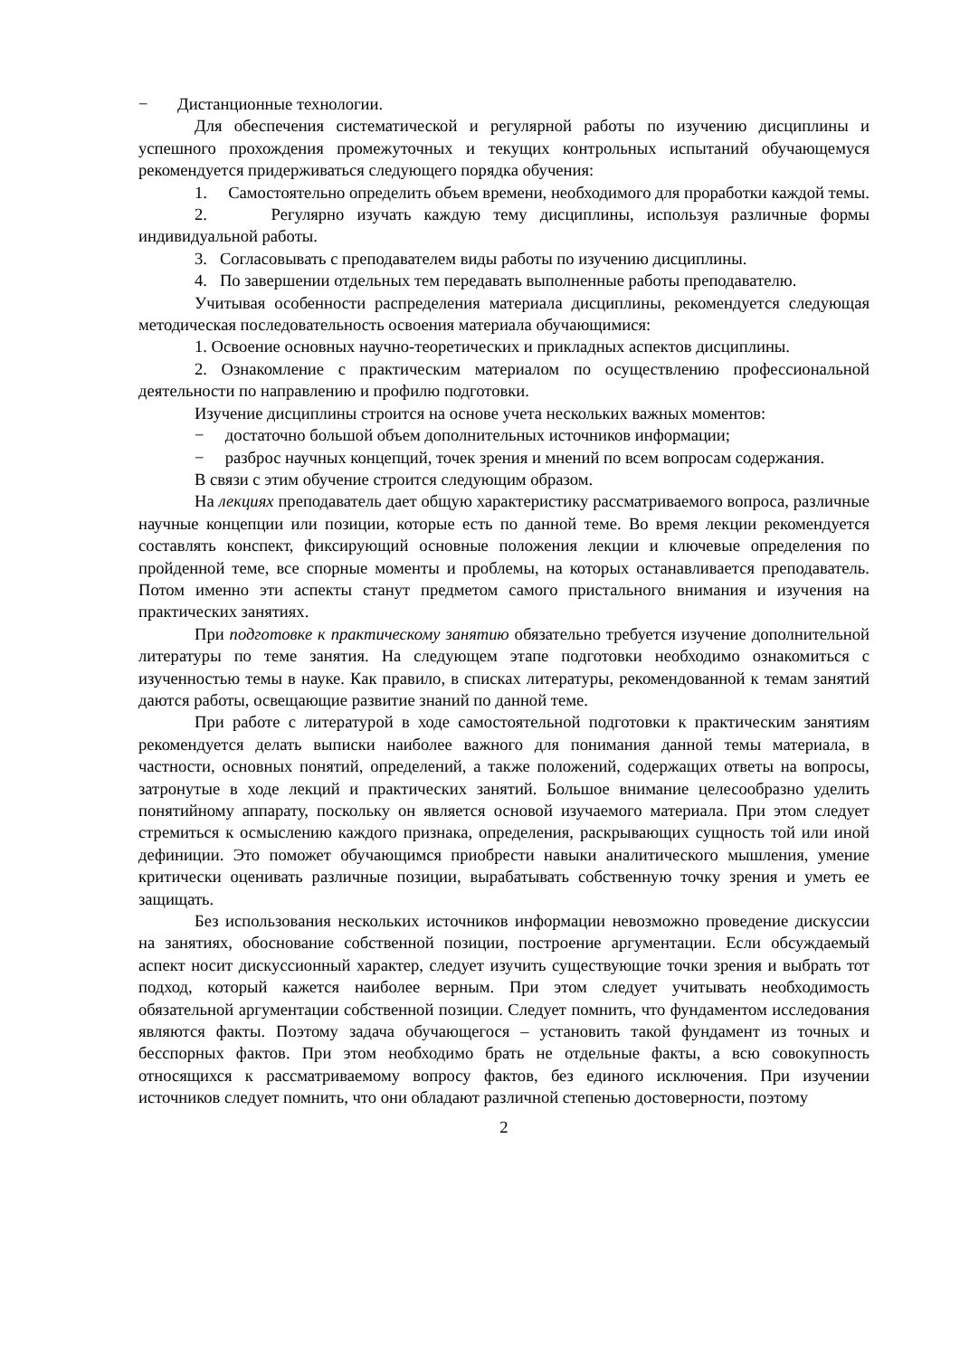− Дистанционные технологии.
Для обеспечения систематической и регулярной работы по изучению дисциплины и успешного прохождения промежуточных и текущих контрольных испытаний обучающемуся рекомендуется придерживаться следующего порядка обучения:
1. Самостоятельно определить объем времени, необходимого для проработки каждой темы.
2. Регулярно изучать каждую тему дисциплины, используя различные формы индивидуальной работы.
3. Согласовывать с преподавателем виды работы по изучению дисциплины.
4. По завершении отдельных тем передавать выполненные работы преподавателю.
Учитывая особенности распределения материала дисциплины, рекомендуется следующая методическая последовательность освоения материала обучающимися:
1. Освоение основных научно-теоретических и прикладных аспектов дисциплины.
2. Ознакомление с практическим материалом по осуществлению профессиональной деятельности по направлению и профилю подготовки.
Изучение дисциплины строится на основе учета нескольких важных моментов:
− достаточно большой объем дополнительных источников информации;
− разброс научных концепций, точек зрения и мнений по всем вопросам содержания.
В связи с этим обучение строится следующим образом.
На лекциях преподаватель дает общую характеристику рассматриваемого вопроса, различные научные концепции или позиции, которые есть по данной теме. Во время лекции рекомендуется составлять конспект, фиксирующий основные положения лекции и ключевые определения по пройденной теме, все спорные моменты и проблемы, на которых останавливается преподаватель. Потом именно эти аспекты станут предметом самого пристального внимания и изучения на практических занятиях.
При подготовке к практическому занятию обязательно требуется изучение дополнительной литературы по теме занятия. На следующем этапе подготовки необходимо ознакомиться с изученностью темы в науке. Как правило, в списках литературы, рекомендованной к темам занятий даются работы, освещающие развитие знаний по данной теме.
При работе с литературой в ходе самостоятельной подготовки к практическим занятиям рекомендуется делать выписки наиболее важного для понимания данной темы материала, в частности, основных понятий, определений, а также положений, содержащих ответы на вопросы, затронутые в ходе лекций и практических занятий. Большое внимание целесообразно уделить понятийному аппарату, поскольку он является основой изучаемого материала. При этом следует стремиться к осмыслению каждого признака, определения, раскрывающих сущность той или иной дефиниции. Это поможет обучающимся приобрести навыки аналитического мышления, умение критически оценивать различные позиции, вырабатывать собственную точку зрения и уметь ее защищать.
Без использования нескольких источников информации невозможно проведение дискуссии на занятиях, обоснование собственной позиции, построение аргументации. Если обсуждаемый аспект носит дискуссионный характер, следует изучить существующие точки зрения и выбрать тот подход, который кажется наиболее верным. При этом следует учитывать необходимость обязательной аргументации собственной позиции. Следует помнить, что фундаментом исследования являются факты. Поэтому задача обучающегося – установить такой фундамент из точных и бесспорных фактов. При этом необходимо брать не отдельные факты, а всю совокупность относящихся к рассматриваемому вопросу фактов, без единого исключения. При изучении источников следует помнить, что они обладают различной степенью достоверности, поэтому
2